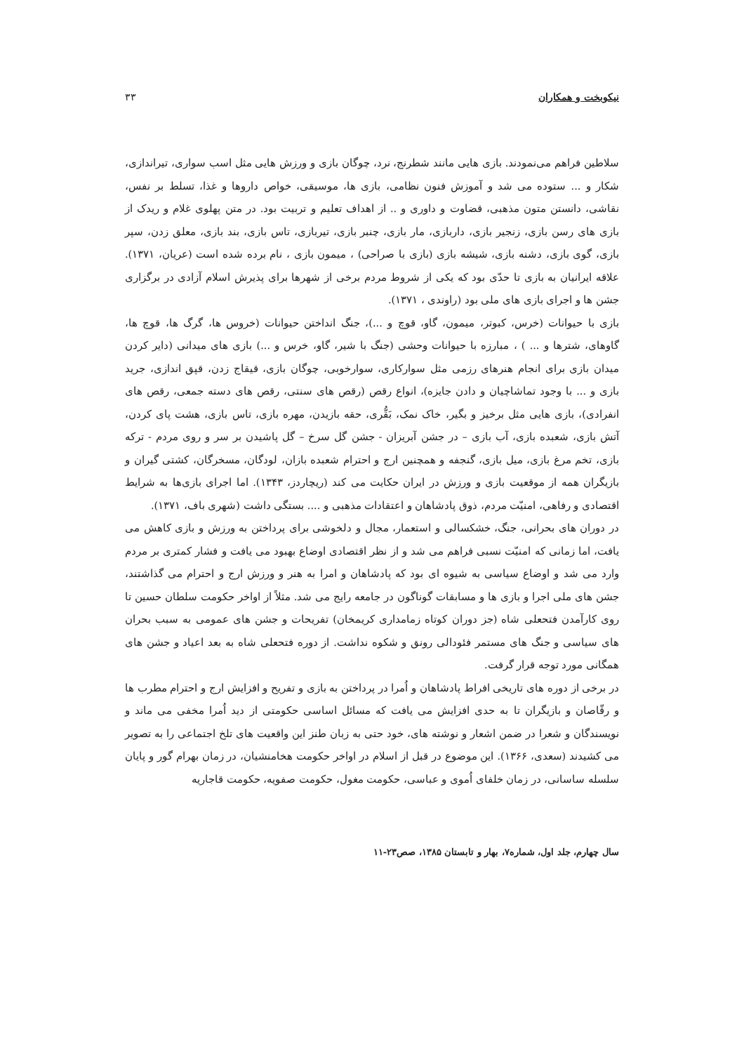نیکوبخت و همکاران ۳۳
سلاطین فراهم می‌نمودند. بازی هایی مانند شطرنج، نرد، چوگان بازی و ورزش هایی مثل اسب سواری، تیراندازی، شکار و ... ستوده می شد و آموزش فنون نظامی، بازی ها، موسیقی، خواص داروها و غذا، تسلط بر نفس، نقاشی، دانستن متون مذهبی، قضاوت و داوری و .. از اهداف تعلیم و تربیت بود. در متن پهلوی غلام و ریدک از بازی های رسن بازی، زنجیر بازی، داربازی، مار بازی، چنبر بازی، تیربازی، تاس بازی، بند بازی، معلق زدن، سپر بازی، گوی بازی، دشنه بازی، شیشه بازی (بازی با صراحی) ، میمون بازی ، نام برده شده است (عریان، ۱۳۷۱). علاقه ایرانیان به بازی تا حدّی بود که یکی از شروط مردم برخی از شهرها برای پذیرش اسلام آزادی در برگزاری جشن ها و اجرای بازی های ملی بود (راوندی ، ۱۳۷۱).
بازی با حیوانات (خرس، کبوتر، میمون، گاو، قوچ و ...)، جنگ انداختن حیوانات (خروس ها، گرگ ها، قوچ ها، گاوهای، شترها و ... ) ، مبارزه با حیوانات وحشی (جنگ با شیر، گاو، خرس و ...) بازی های میدانی (دایر کردن میدان بازی برای انجام هنرهای رزمی مثل سوارکاری، سوارخوبی، چوگان بازی، قیقاج زدن، قپق اندازی، جرید بازی و ... با وجود تماشاچیان و دادن جایزه)، انواع رقص (رقص های سنتی، رقص های دسته جمعی، رقص های انفرادی)، بازی هایی مثل برخیز و بگیر، خاک نمک، بَقُّری، حقه بازیدن، مهره بازی، تاس بازی، هشت پای کردن، آتش بازی، شعبده بازی، آب بازی – در جشن آبریزان - جشن گل سرخ – گل پاشیدن بر سر و روی مردم - ترکه بازی، تخم مرغ بازی، میل بازی، گنجفه و همچنین ارج و احترام شعبده بازان، لودگان، مسخرگان، کشتی گیران و بازیگران همه از موقعیت بازی و ورزش در ایران حکایت می کند (ریچاردز، ۱۳۴۳). اما اجرای بازی‌ها به شرایط اقتصادی و رفاهی، امنیّت مردم، ذوق پادشاهان و اعتقادات مذهبی و .... بستگی داشت (شهری باف، ۱۳۷۱).
در دوران های بحرانی، جنگ، خشکسالی و استعمار، مجال و دلخوشی برای پرداختن به ورزش و بازی کاهش می یافت، اما زمانی که امنیّت نسبی فراهم می شد و از نظر اقتصادی اوضاع بهبود می یافت و فشار کمتری بر مردم وارد می شد و اوضاع سیاسی به شیوه ای بود که پادشاهان و امرا به هنر و ورزش ارج و احترام می گذاشتند، جشن های ملی اجرا و بازی ها و مسابقات گوناگون در جامعه رایج می شد. مثلاً از اواخر حکومت سلطان حسین تا روی کارآمدن فتحعلی شاه (جز دوران کوتاه زمامداری کریمخان) تفریحات و جشن های عمومی به سبب بحران های سیاسی و جنگ های مستمر فئودالی رونق و شکوه نداشت. از دوره فتحعلی شاه به بعد اعیاد و جشن های همگانی مورد توجه قرار گرفت.
در برخی از دوره های تاریخی افراط پادشاهان و اُمرا در پرداختن به بازی و تفریح و افزایش ارج و احترام مطرب ها و رقّاصان و بازیگران تا به حدی افزایش می یافت که مسائل اساسی حکومتی از دید اُمرا مخفی می ماند و نویسندگان و شعرا در ضمن اشعار و نوشته های، خود حتی به زبان طنز این واقعیت های تلخ اجتماعی را به تصویر می کشیدند (سعدی، ۱۳۶۶). این موضوع در قبل از اسلام در اواخر حکومت هخامنشیان، در زمان بهرام گور و پایان سلسله ساسانی، در زمان خلفای اُموی و عباسی، حکومت مغول، حکومت صفویه، حکومت قاجاریه
سال چهارم، جلد اول، شماره۷، بهار و تابستان ۱۳۸۵، صص۲۳-۱۱